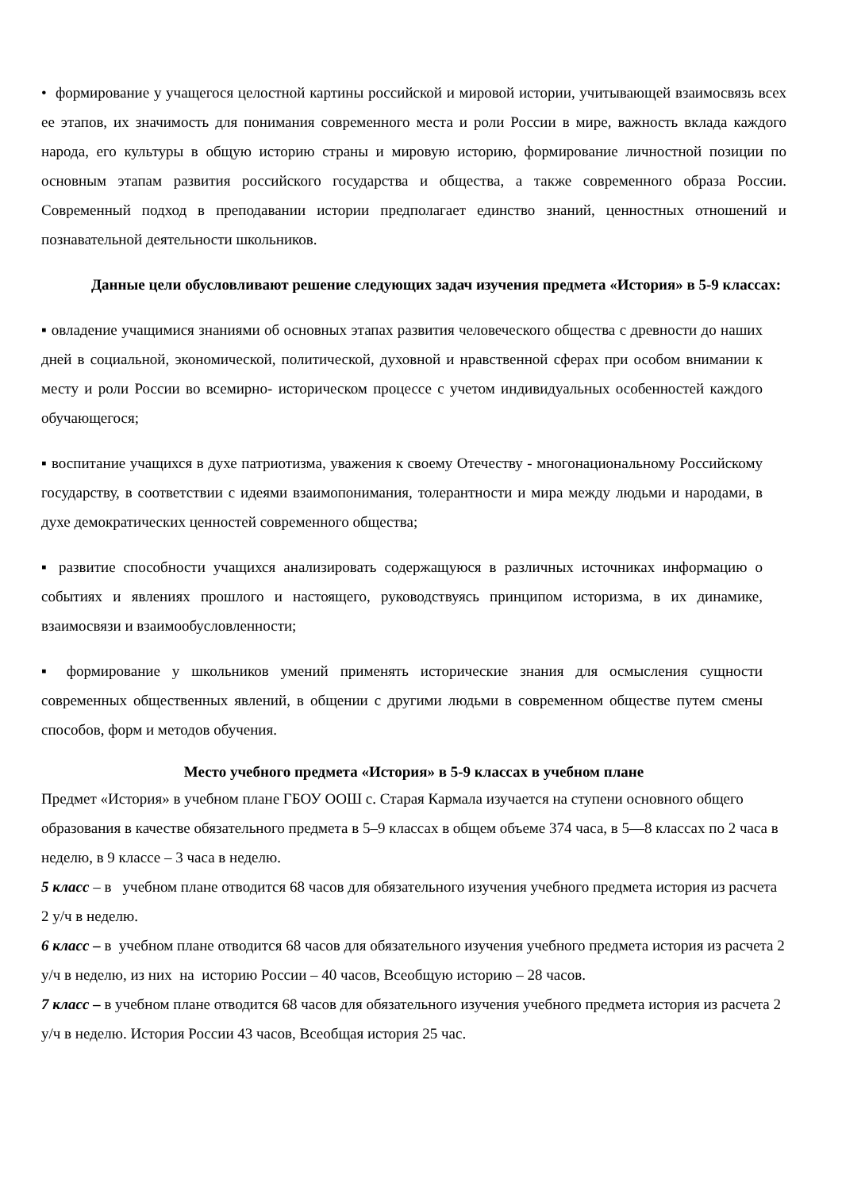• формирование у учащегося целостной картины российской и мировой истории, учитывающей взаимосвязь всех ее этапов, их значимость для понимания современного места и роли России в мире, важность вклада каждого народа, его культуры в общую историю страны и мировую историю, формирование личностной позиции по основным этапам развития российского государства и общества, а также современного образа России. Современный подход в преподавании истории предполагает единство знаний, ценностных отношений и познавательной деятельности школьников.
Данные цели обусловливают решение следующих задач изучения предмета «История» в 5-9 классах:
▪ овладение учащимися знаниями об основных этапах развития человеческого общества с древности до наших дней в социальной, экономической, политической, духовной и нравственной сферах при особом внимании к месту и роли России во всемирно- историческом процессе с учетом индивидуальных особенностей каждого обучающегося;
▪ воспитание учащихся в духе патриотизма, уважения к своему Отечеству - многонациональному Российскому государству, в соответствии с идеями взаимопонимания, толерантности и мира между людьми и народами, в духе демократических ценностей современного общества;
▪ развитие способности учащихся анализировать содержащуюся в различных источниках информацию о событиях и явлениях прошлого и настоящего, руководствуясь принципом историзма, в их динамике, взаимосвязи и взаимообусловленности;
▪ формирование у школьников умений применять исторические знания для осмысления сущности современных общественных явлений, в общении с другими людьми в современном обществе путем смены способов, форм и методов обучения.
Место учебного предмета «История» в 5-9 классах в учебном плане
Предмет «История» в учебном плане ГБОУ ООШ с. Старая Кармала изучается на ступени основного общего образования в качестве обязательного предмета в 5–9 классах в общем объеме 374 часа, в 5—8 классах по 2 часа в неделю, в 9 классе – 3 часа в неделю.
5 класс – в учебном плане отводится 68 часов для обязательного изучения учебного предмета история из расчета 2 у/ч в неделю.
6 класс – в учебном плане отводится 68 часов для обязательного изучения учебного предмета история из расчета 2 у/ч в неделю, из них на историю России – 40 часов, Всеобщую историю – 28 часов.
7 класс – в учебном плане отводится 68 часов для обязательного изучения учебного предмета история из расчета 2 у/ч в неделю. История России 43 часов, Всеобщая история 25 час.